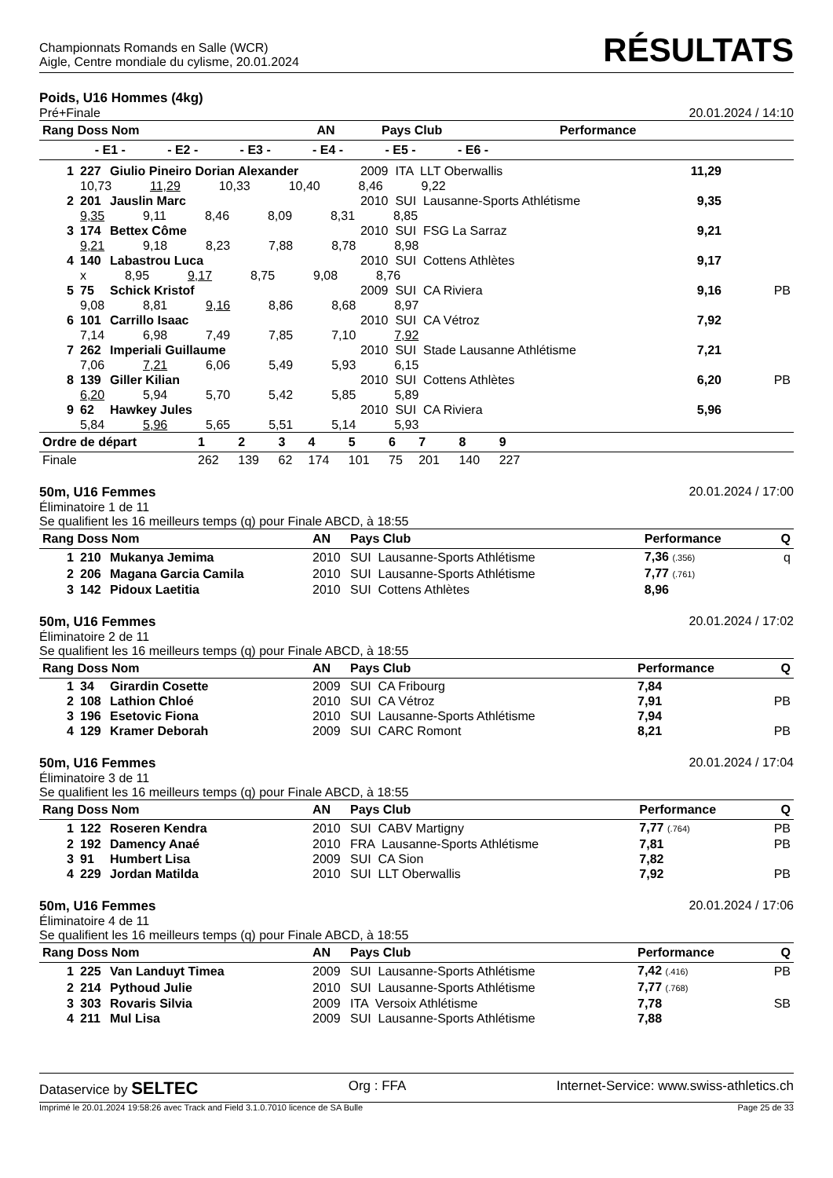Championnats Romands en Salle (WCR)
Aigle, Centre mondiale du cylisme, 20.01.2024
RÉSULTATS
Poids, U16 Hommes (4kg)
Pré+Finale 20.01.2024 / 14:10
| Rang Doss Nom | AN | Pays Club | Performance | |
| --- | --- | --- | --- | --- |
| - E1 - - E2 - - E3 - - E4 - - E5 - - E6 - | | | | |
| 1 | 227 | Giulio Pineiro Dorian Alexander | 2009 ITA LLT Oberwallis | 11,29 | |
| | 10,73 11,29 10,33 10,40 8,46 9,22 | | | | |
| 2 | 201 | Jauslin Marc | 2010 SUI Lausanne-Sports Athlétisme | 9,35 | |
| | 9,35 9,11 8,46 8,09 8,31 8,85 | | | | |
| 3 | 174 | Bettex Côme | 2010 SUI FSG La Sarraz | 9,21 | |
| | 9,21 9,18 8,23 7,88 8,78 8,98 | | | | |
| 4 | 140 | Labastrou Luca | 2010 SUI Cottens Athlètes | 9,17 | |
| | x 8,95 9,17 8,75 9,08 8,76 | | | | |
| 5 | 75 | Schick Kristof | 2009 SUI CA Riviera | 9,16 | PB |
| | 9,08 8,81 9,16 8,86 8,68 8,97 | | | | |
| 6 | 101 | Carrillo Isaac | 2010 SUI CA Vétroz | 7,92 | |
| | 7,14 6,98 7,49 7,85 7,10 7,92 | | | | |
| 7 | 262 | Imperiali Guillaume | 2010 SUI Stade Lausanne Athlétisme | 7,21 | |
| | 7,06 7,21 6,06 5,49 5,93 6,15 | | | | |
| 8 | 139 | Giller Kilian | 2010 SUI Cottens Athlètes | 6,20 | PB |
| | 6,20 5,94 5,70 5,42 5,85 5,89 | | | | |
| 9 | 62 | Hawkey Jules | 2010 SUI CA Riviera | 5,96 | |
| | 5,84 5,96 5,65 5,51 5,14 5,93 | | | | |
| Ordre de départ | 1 | 2 | 3 | 4 | 5 | 6 | 7 | 8 | 9 | |
| --- | --- | --- | --- | --- | --- | --- | --- | --- | --- | --- |
| Finale | 262 | 139 | 62 | 174 | 101 | 75 | 201 | 140 | 227 | |
50m, U16 Femmes 20.01.2024 / 17:00
Éliminatoire 1 de 11
Se qualifient les 16 meilleurs temps (q) pour Finale ABCD, à 18:55
| Rang Doss Nom | | | AN | Pays Club | Performance | Q |
| --- | --- | --- | --- | --- | --- | --- |
| 1 | 210 | Mukanya Jemima | 2010 | SUI Lausanne-Sports Athlétisme | 7,36 (.356) | q |
| 2 | 206 | Magana Garcia Camila | 2010 | SUI Lausanne-Sports Athlétisme | 7,77 (.761) | |
| 3 | 142 | Pidoux Laetitia | 2010 | SUI Cottens Athlètes | 8,96 | |
50m, U16 Femmes 20.01.2024 / 17:02
Éliminatoire 2 de 11
Se qualifient les 16 meilleurs temps (q) pour Finale ABCD, à 18:55
| Rang Doss Nom | | | AN | Pays Club | Performance | Q |
| --- | --- | --- | --- | --- | --- | --- |
| 1 | 34 | Girardin Cosette | 2009 | SUI CA Fribourg | 7,84 | |
| 2 | 108 | Lathion Chloé | 2010 | SUI CA Vétroz | 7,91 | PB |
| 3 | 196 | Esetovic Fiona | 2010 | SUI Lausanne-Sports Athlétisme | 7,94 | |
| 4 | 129 | Kramer Deborah | 2009 | SUI CARC Romont | 8,21 | PB |
50m, U16 Femmes 20.01.2024 / 17:04
Éliminatoire 3 de 11
Se qualifient les 16 meilleurs temps (q) pour Finale ABCD, à 18:55
| Rang Doss Nom | | | AN | Pays Club | Performance | Q |
| --- | --- | --- | --- | --- | --- | --- |
| 1 | 122 | Roseren Kendra | 2010 | SUI CABV Martigny | 7,77 (.764) | PB |
| 2 | 192 | Damency Anaé | 2010 | FRA Lausanne-Sports Athlétisme | 7,81 | PB |
| 3 | 91 | Humbert Lisa | 2009 | SUI CA Sion | 7,82 | |
| 4 | 229 | Jordan Matilda | 2010 | SUI LLT Oberwallis | 7,92 | PB |
50m, U16 Femmes 20.01.2024 / 17:06
Éliminatoire 4 de 11
Se qualifient les 16 meilleurs temps (q) pour Finale ABCD, à 18:55
| Rang Doss Nom | | | AN | Pays Club | Performance | Q |
| --- | --- | --- | --- | --- | --- | --- |
| 1 | 225 | Van Landuyt Timea | 2009 | SUI Lausanne-Sports Athlétisme | 7,42 (.416) | PB |
| 2 | 214 | Pythoud Julie | 2010 | SUI Lausanne-Sports Athlétisme | 7,77 (.768) | |
| 3 | 303 | Rovaris Silvia | 2009 | ITA Versoix Athlétisme | 7,78 | SB |
| 4 | 211 | Mul Lisa | 2009 | SUI Lausanne-Sports Athlétisme | 7,88 | |
Dataservice by SELTEC Org : FFA Internet-Service: www.swiss-athletics.ch
Imprimé le 20.01.2024 19:58:26 avec Track and Field 3.1.0.7010 licence de SA Bulle Page 25 de 33